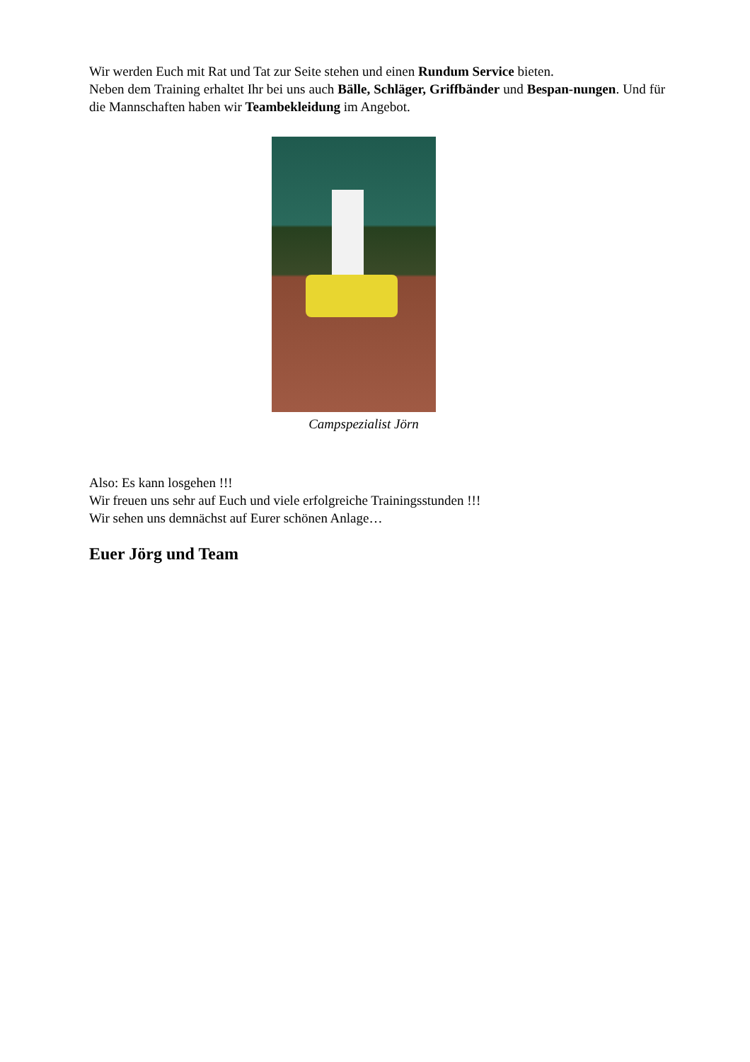Wir werden Euch mit Rat und Tat zur Seite stehen und einen Rundum Service bieten.
Neben dem Training erhaltet Ihr bei uns auch Bälle, Schläger, Griffbänder und Bespan-nungen. Und für die Mannschaften haben wir Teambekleidung im Angebot.
Campspezialist Jörn
Also: Es kann losgehen !!!
Wir freuen uns sehr auf Euch und viele erfolgreiche Trainingsstunden !!!
Wir sehen uns demnächst auf Eurer schönen Anlage…
Euer Jörg und Team